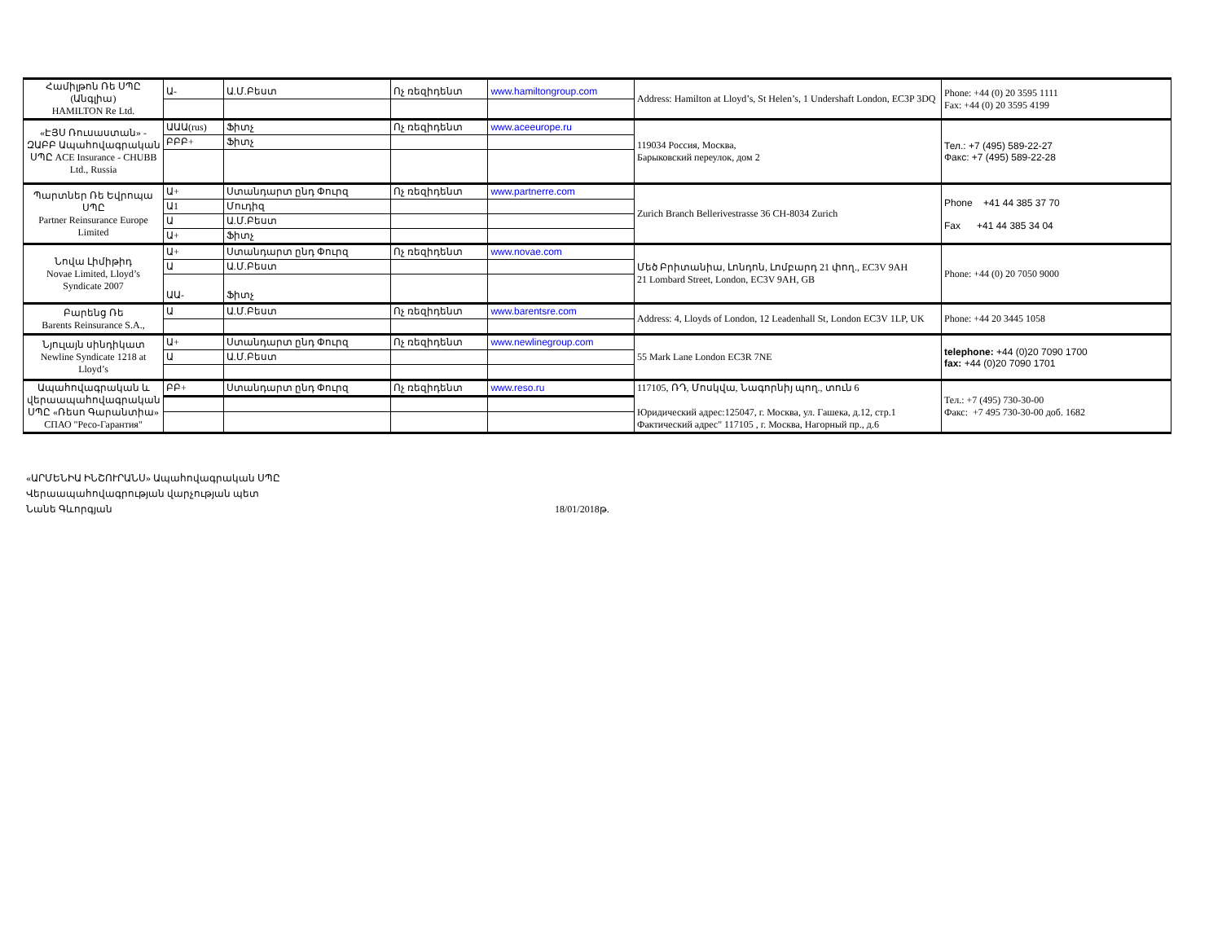| Համիլթոն Ռե ՍՊԸ (Անգլիա) HAMILTON Re Ltd. | Ա- | Ա.Մ.Բեստ | Ոչ ռեզիդենտ | www.hamiltongroup.com | Address: Hamilton at Lloyd’s, St Helen’s, 1 Undershaft London, EC3P 3DQ | Phone: +44 (0) 20 3595 1111 Fax: +44 (0) 20 3595 4199 |
| «ԷՅՍ Ռուսաստան» - ԶԱԲԲ Ապահովագրական ՍՊԸ ACE Insurance - CHUBB Ltd., Russia | ԱԱԱ(rus) | Ֆիտչ | Ոչ ռեզիդենտ | www.aceeurope.ru | 119034 Россия, Москва, Барыковский переулок, дом 2 | Тел.: +7 (495) 589-22-27 Факс: +7 (495) 589-22-28 |
| | ԲԲԲ+ | Ֆիտչ | | | | |
| Պարտներ Ռե Եվրոպա ՍՊԸ Partner Reinsurance Europe Limited | Ա+ | Ստանդարտ ընդ Փուրզ | Ոչ ռեզիդենտ | www.partnerre.com | Zurich Branch Bellerivestrasse 36 CH-8034 Zurich | Phone +41 44 385 37 70 Fax +41 44 385 34 04 |
| | Ա1 | Մուդիզ | | | | |
| | Ա | Ա.Մ.Բեստ | | | | |
| | Ա+ | Ֆիտչ | | | | |
| Նովա Լիմիթիդ Novae Limited, Lloyd’s Syndicate 2007 | Ա+ | Ստանդարտ ընդ Փուրզ | Ոչ ռեզիդենտ | www.novae.com | Մեծ Բրիտանիա, Լոնդոն, Լոմբարդ 21 փող., EC3V 9AH 21 Lombard Street, London, EC3V 9AH, GB | Phone: +44 (0) 20 7050 9000 |
| | Ա | Ա.Մ.Բեստ | | | | |
| | ԱԱ- | Ֆիտչ | | | | |
| Բարենց Ռե Barents Reinsurance S.A., | Ա | Ա.Մ.Բեստ | Ոչ ռեզիդենտ | www.barentsre.com | Address: 4, Lloyds of London, 12 Leadenhall St, London EC3V 1LP, UK | Phone: +44 20 3445 1058 |
| Նյուլայն սինդիկատ Newline Syndicate 1218 at Lloyd’s | Ա+ | Ստանդարտ ընդ Փուրզ | Ոչ ռեզիդենտ | www.newlinegroup.com | 55 Mark Lane London EC3R 7NE | telephone: +44 (0)20 7090 1700 fax: +44 (0)20 7090 1701 |
| | Ա | Ա.Մ.Բեստ | | | | |
| Ապահովագրական և վերաապահովագրական ՍՊԸ «Ռեսո Գարանտիա» СПАО "Ресо-Гарантия" | ԲԲ+ | Ստանդարտ ընդ Փուրզ | Ոչ ռեզիդենտ | www.reso.ru | 117105, ՌԴ, Մոսկվա, Նագորնիյ պող., տուն 6 Юридический адрес:125047, г. Москва, ул. Гашека, д.12, стр.1 Фактический адрес" 117105 , г. Москва, Нагорный пр., д.6 | Тел.: +7 (495) 730-30-00 Факс: +7 495 730-30-00 доб. 1682 |
«ԱՐՄԵՆԻԱ ԻՆՇՈՒՐԱՆՍ» Ապահովագրական ՍՊԸ
Վերաապահովագրության վարչության պետ
Նանե Գևորգյան 18/01/2018թ.